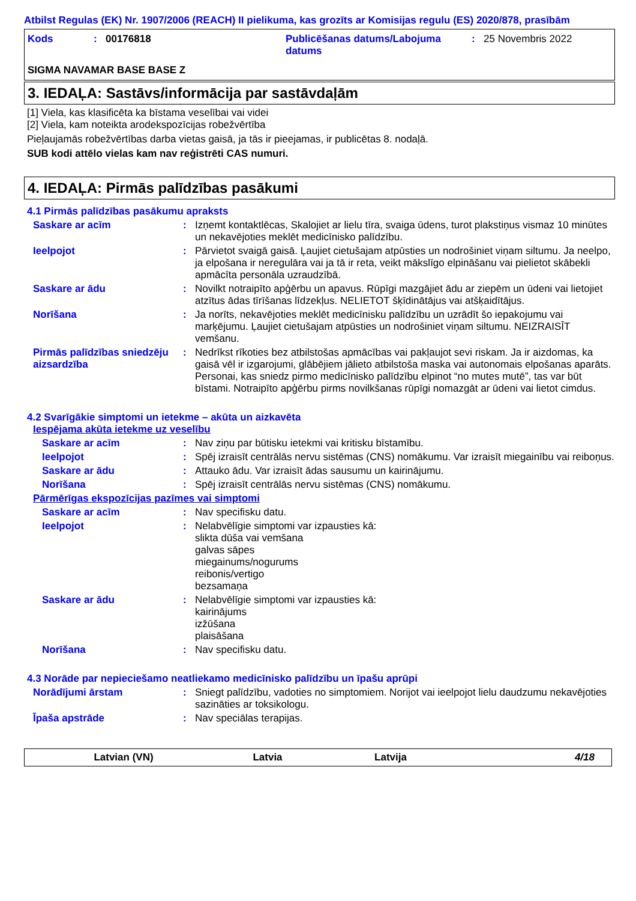Atbilst Regulas (EK) Nr. 1907/2006 (REACH) II pielikuma, kas grozīts ar Komisijas regulu (ES) 2020/878, prasībām
Kods : 00176818 Publicēšanas datums/Labojuma datums
: 25 Novembris 2022
SIGMA NAVAMAR BASE BASE Z
3. IEDAĻA: Sastāvs/informācija par sastāvdaļām
[1] Viela, kas klasificēta ka bīstama veselībai vai videi
[2] Viela, kam noteikta arodekspozīcijas robežvērtība
Pieļaujamās robežvērtības darba vietas gaisā, ja tās ir pieejamas, ir publicētas 8. nodaļā.
SUB kodi attēlo vielas kam nav reģistrēti CAS numuri.
4. IEDAĻA: Pirmās palīdzības pasākumi
4.1 Pirmās palīdzības pasākumu apraksts
Saskare ar acīm : Izņemt kontaktlēcas, Skalojiet ar lielu tīra, svaiga ūdens, turot plakstiņus vismaz 10 minūtes un nekavējoties meklēt medicīnisko palīdzību.
Ieelpojot : Pārvietot svaigā gaisā. Ļaujiet cietušajam atpūsties un nodrošiniet viņam siltumu. Ja neelpo, ja elpošana ir neregulāra vai ja tā ir reta, veikt mākslīgo elpināšanu vai pielietot skābekli apmācīta personāla uzraudzībā.
Saskare ar ādu : Novilkt notraipīto apģērbu un apavus. Rūpīgi mazgājiet ādu ar ziepēm un ūdeni vai lietojiet atzītus ādas tīrīšanas līdzekļus. NELIETOT šķīdinātājus vai atšķaidītājus.
Norīšana : Ja norīts, nekavējoties meklēt medicīnisku palīdzību un uzrādīt šo iepakojumu vai marķējumu. Ļaujiet cietušajam atpūsties un nodrošiniet viņam siltumu. NEIZRAISĪT vemšanu.
Pirmās palīdzības sniedzēju aizsardzība
: Nedrīkst rīkoties bez atbilstošas apmācības vai pakļaujot sevi riskam. Ja ir aizdomas, ka gaisā vēl ir izgarojumi, glābējiem jālieto atbilstoša maska vai autonomais elpošanas aparāts. Personai, kas sniedz pirmo medicīnisko palīdzību elpinot “no mutes mutē”, tas var būt bīstami. Notraipīto apģērbu pirms novilkšanas rūpīgi nomazgāt ar ūdeni vai lietot cimdus.
4.2 Svarīgākie simptomi un ietekme – akūta un aizkavēta
Iespējama akūta ietekme uz veselību
Saskare ar acīm : Nav ziņu par būtisku ietekmi vai kritisku bīstamību.
Ieelpojot : Spēj izraisīt centrālās nervu sistēmas (CNS) nomākumu. Var izraisīt miegainību vai reiboņus.
Saskare ar ādu : Attauko ādu. Var izraisīt ādas sausumu un kairinājumu.
Norīšana : Spēj izraisīt centrālās nervu sistēmas (CNS) nomākumu.
Pārmērīgas ekspozīcijas pazīmes vai simptomi
Saskare ar acīm : Nav specifisku datu.
Ieelpojot : Nelabvēlīgie simptomi var izpausties kā:
slikta dūša vai vemšana
galvas sāpes
miegainums/nogurums
reibonis/vertigo
bezsamaņa
Saskare ar ādu : Nelabvēlīgie simptomi var izpausties kā:
kairinājums
izžūšana
plaisāšana
Norīšana : Nav specifisku datu.
4.3 Norāde par nepieciešamo neatliekamo medicīnisko palīdzību un īpašu aprūpi
Norādījumi ārstam : Sniegt palīdzību, vadoties no simptomiem. Norijot vai ieelpojot lielu daudzumu nekavējoties sazināties ar toksikologu.
Īpaša apstrāde : Nav speciālas terapijas.
Latvian (VN) Latvia Latvija 4/18